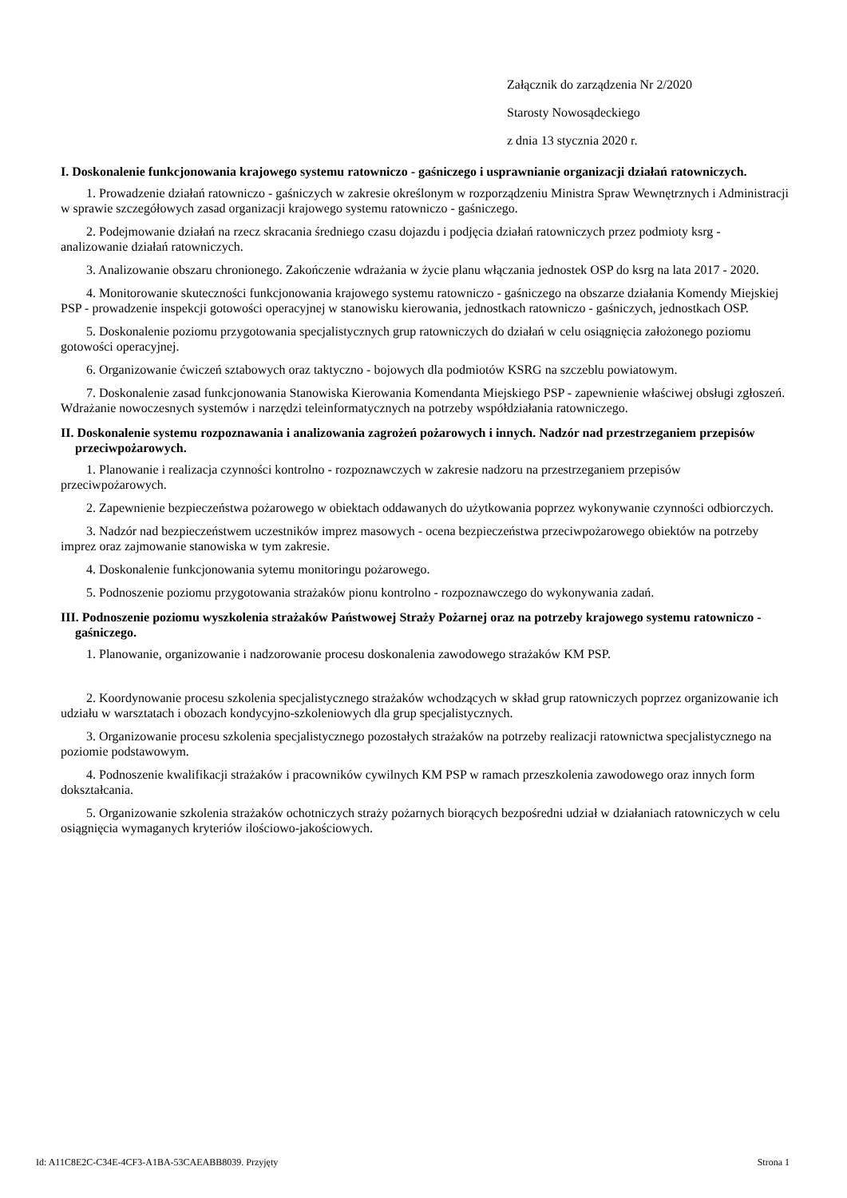Załącznik do zarządzenia Nr 2/2020
Starosty Nowosądeckiego
z dnia 13 stycznia 2020 r.
I. Doskonalenie funkcjonowania krajowego systemu ratowniczo - gaśniczego i usprawnianie organizacji działań ratowniczych.
1. Prowadzenie działań ratowniczo - gaśniczych w zakresie określonym w rozporządzeniu Ministra Spraw Wewnętrznych i Administracji w sprawie szczegółowych zasad organizacji krajowego systemu ratowniczo - gaśniczego.
2. Podejmowanie działań na rzecz skracania średniego czasu dojazdu i podjęcia działań ratowniczych przez podmioty ksrg - analizowanie działań ratowniczych.
3. Analizowanie obszaru chronionego. Zakończenie wdrażania w życie planu włączania jednostek OSP do ksrg na lata 2017 - 2020.
4. Monitorowanie skuteczności funkcjonowania krajowego systemu ratowniczo - gaśniczego na obszarze działania Komendy Miejskiej PSP - prowadzenie inspekcji gotowości operacyjnej w stanowisku kierowania, jednostkach ratowniczo - gaśniczych, jednostkach OSP.
5. Doskonalenie poziomu przygotowania specjalistycznych grup ratowniczych do działań w celu osiągnięcia założonego poziomu gotowości operacyjnej.
6. Organizowanie ćwiczeń sztabowych oraz taktyczno - bojowych dla podmiotów KSRG na szczeblu powiatowym.
7. Doskonalenie zasad funkcjonowania Stanowiska Kierowania Komendanta Miejskiego PSP - zapewnienie właściwej obsługi zgłoszeń. Wdrażanie nowoczesnych systemów i narzędzi teleinformatycznych na potrzeby współdziałania ratowniczego.
II. Doskonalenie systemu rozpoznawania i analizowania zagrożeń pożarowych i innych. Nadzór nad przestrzeganiem przepisów przeciwpożarowych.
1. Planowanie i realizacja czynności kontrolno - rozpoznawczych w zakresie nadzoru na przestrzeganiem przepisów przeciwpożarowych.
2. Zapewnienie bezpieczeństwa pożarowego w obiektach oddawanych do użytkowania poprzez wykonywanie czynności odbiorczych.
3. Nadzór nad bezpieczeństwem uczestników imprez masowych - ocena bezpieczeństwa przeciwpożarowego obiektów na potrzeby imprez oraz zajmowanie stanowiska w tym zakresie.
4. Doskonalenie funkcjonowania sytemu monitoringu pożarowego.
5. Podnoszenie poziomu przygotowania strażaków pionu kontrolno - rozpoznawczego do wykonywania zadań.
III. Podnoszenie poziomu wyszkolenia strażaków Państwowej Straży Pożarnej oraz na potrzeby krajowego systemu ratowniczo - gaśniczego.
1. Planowanie, organizowanie i nadzorowanie procesu doskonalenia zawodowego strażaków KM PSP.
2. Koordynowanie procesu szkolenia specjalistycznego strażaków wchodzących w skład grup ratowniczych poprzez organizowanie ich udziału w warsztatach i obozach kondycyjno-szkoleniowych dla grup specjalistycznych.
3. Organizowanie procesu szkolenia specjalistycznego pozostałych strażaków na potrzeby realizacji ratownictwa specjalistycznego na poziomie podstawowym.
4. Podnoszenie kwalifikacji strażaków i pracowników cywilnych KM PSP w ramach przeszkolenia zawodowego oraz innych form dokształcania.
5. Organizowanie szkolenia strażaków ochotniczych straży pożarnych biorących bezpośredni udział w działaniach ratowniczych w celu osiągnięcia wymaganych kryteriów ilościowo-jakościowych.
Id: A11C8E2C-C34E-4CF3-A1BA-53CAEABB8039. Przyjęty Strona 1